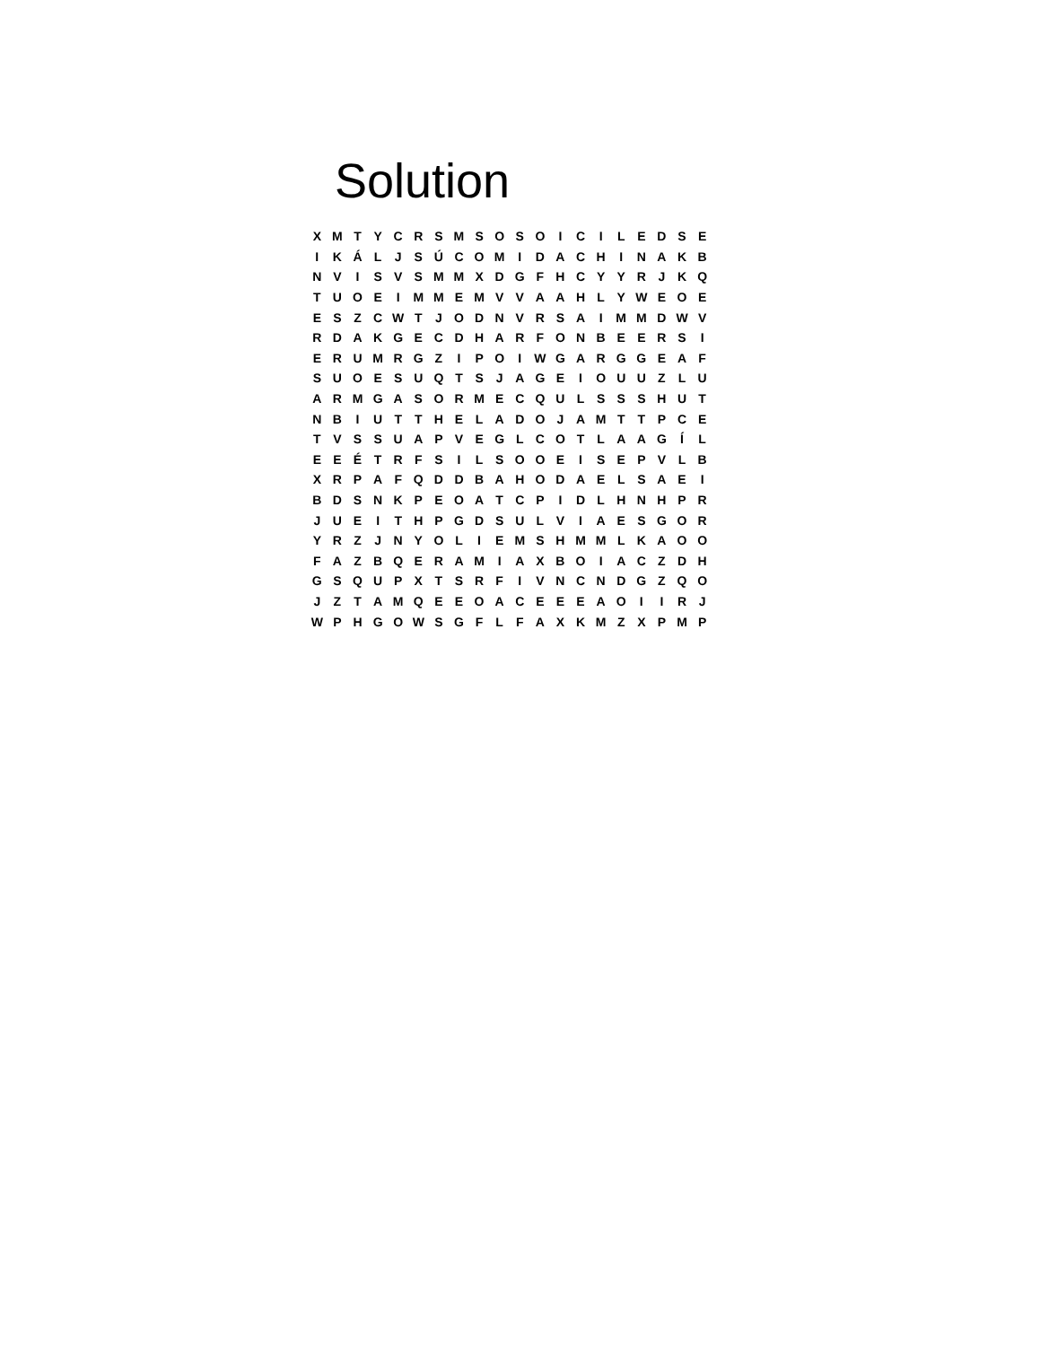Solution
| X | M | T | Y | C | R | S | M | S | O | S | O | I | C | I | L | E | D | S | E |
| I | K | Á | L | J | S | Ú | C | O | M | I | D | A | C | H | I | N | A | K | B |
| N | V | I | S | V | S | M | M | X | D | G | F | H | C | Y | Y | R | J | K | Q |
| T | U | O | E | I | M | M | E | M | V | V | A | A | H | L | Y | W | E | O | E |
| E | S | Z | C | W | T | J | O | D | N | V | R | S | A | I | M | M | D | W | V |
| R | D | A | K | G | E | C | D | H | A | R | F | O | N | B | E | E | R | S | I |
| E | R | U | M | R | G | Z | I | P | O | I | W | G | A | R | G | G | E | A | F |
| S | U | O | E | S | U | Q | T | S | J | A | G | E | I | O | U | U | Z | L | U |
| A | R | M | G | A | S | O | R | M | E | C | Q | U | L | S | S | S | H | U | T |
| N | B | I | U | T | T | H | E | L | A | D | O | J | A | M | T | T | P | C | E |
| T | V | S | S | U | A | P | V | E | G | L | C | O | T | L | A | A | G | Í | L |
| E | E | É | T | R | F | S | I | L | S | O | O | E | I | S | E | P | V | L | B |
| X | R | P | A | F | Q | D | D | B | A | H | O | D | A | E | L | S | A | E | I |
| B | D | S | N | K | P | E | O | A | T | C | P | I | D | L | H | N | H | P | R |
| J | U | E | I | T | H | P | G | D | S | U | L | V | I | A | E | S | G | O | R |
| Y | R | Z | J | N | Y | O | L | I | E | M | S | H | M | M | L | K | A | O | O |
| F | A | Z | B | Q | E | R | A | M | I | A | X | B | O | I | A | C | Z | D | H |
| G | S | Q | U | P | X | T | S | R | F | I | V | N | C | N | D | G | Z | Q | O |
| J | Z | T | A | M | Q | E | E | O | A | C | E | E | E | A | O | I | I | R | J |
| W | P | H | G | O | W | S | G | F | L | F | A | X | K | M | Z | X | P | M | P |